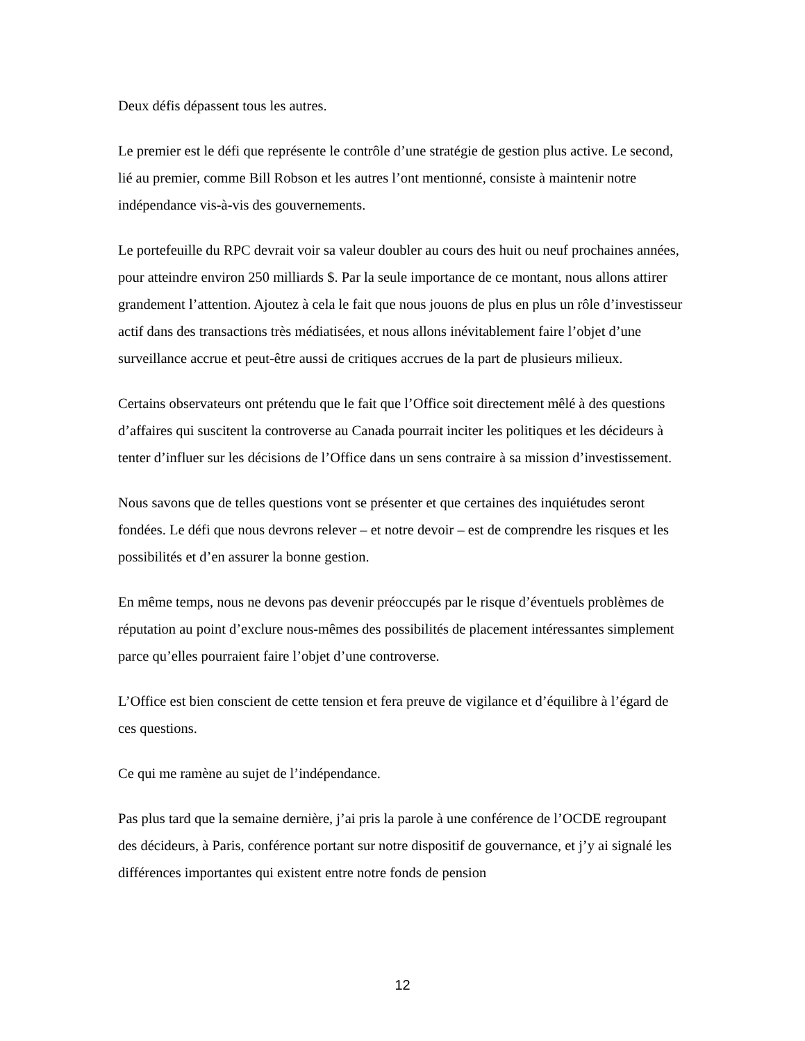Deux défis dépassent tous les autres.
Le premier est le défi que représente le contrôle d’une stratégie de gestion plus active. Le second, lié au premier, comme Bill Robson et les autres l’ont mentionné, consiste à maintenir notre indépendance vis-à-vis des gouvernements.
Le portefeuille du RPC devrait voir sa valeur doubler au cours des huit ou neuf prochaines années, pour atteindre environ 250 milliards $. Par la seule importance de ce montant, nous allons attirer grandement l’attention. Ajoutez à cela le fait que nous jouons de plus en plus un rôle d’investisseur actif dans des transactions très médiatisées, et nous allons inévitablement faire l’objet d’une surveillance accrue et peut-être aussi de critiques accrues de la part de plusieurs milieux.
Certains observateurs ont prétendu que le fait que l’Office soit directement mêlé à des questions d’affaires qui suscitent la controverse au Canada pourrait inciter les politiques et les décideurs à tenter d’influer sur les décisions de l’Office dans un sens contraire à sa mission d’investissement.
Nous savons que de telles questions vont se présenter et que certaines des inquiétudes seront fondées. Le défi que nous devrons relever – et notre devoir – est de comprendre les risques et les possibilités et d’en assurer la bonne gestion.
En même temps, nous ne devons pas devenir préoccupés par le risque d’éventuels problèmes de réputation au point d’exclure nous-mêmes des possibilités de placement intéressantes simplement parce qu’elles pourraient faire l’objet d’une controverse.
L’Office est bien conscient de cette tension et fera preuve de vigilance et d’équilibre à l’égard de ces questions.
Ce qui me ramène au sujet de l’indépendance.
Pas plus tard que la semaine dernière, j’ai pris la parole à une conférence de l’OCDE regroupant des décideurs, à Paris, conférence portant sur notre dispositif de gouvernance, et j’y ai signalé les différences importantes qui existent entre notre fonds de pension
12